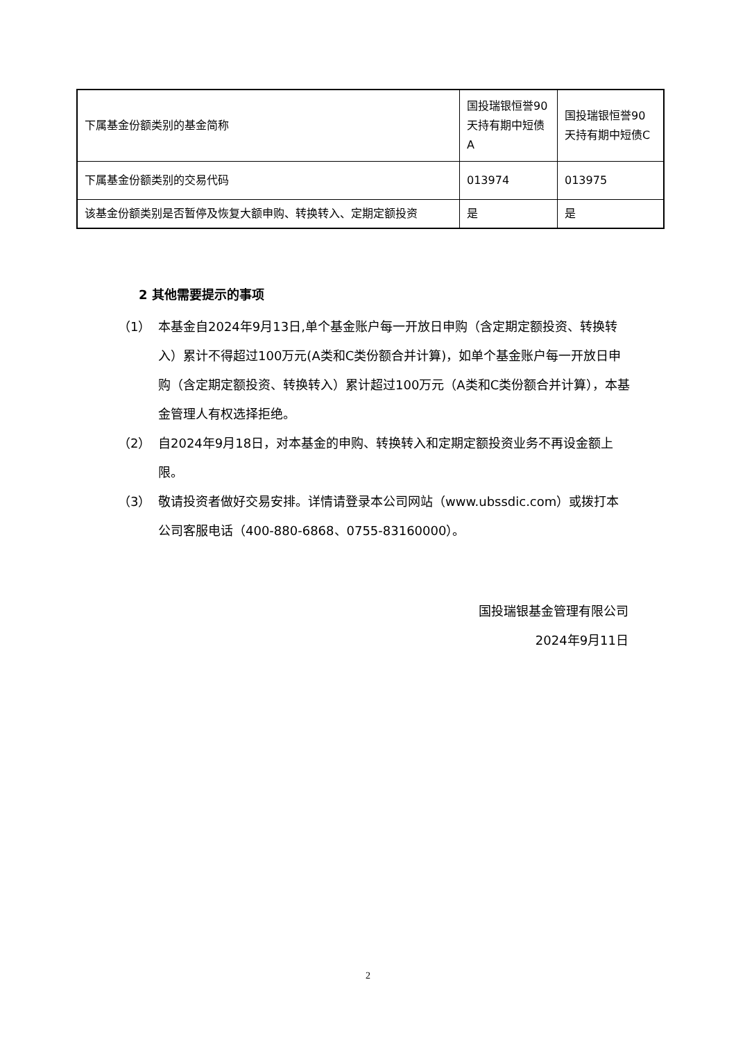| 下属基金份额类别的基金简称 | 国投瑞银恒誉90天持有期中短债A | 国投瑞银恒誉90天持有期中短债C |
| 下属基金份额类别的交易代码 | 013974 | 013975 |
| 该基金份额类别是否暂停及恢复大额申购、转换转入、定期定额投资 | 是 | 是 |
2 其他需要提示的事项
（1） 本基金自2024年9月13日,单个基金账户每一开放日申购（含定期定额投资、转换转入）累计不得超过100万元(A类和C类份额合并计算)，如单个基金账户每一开放日申购（含定期定额投资、转换转入）累计超过100万元（A类和C类份额合并计算），本基金管理人有权选择拒绝。
（2） 自2024年9月18日，对本基金的申购、转换转入和定期定额投资业务不再设金额上限。
（3） 敬请投资者做好交易安排。详情请登录本公司网站（www.ubssdic.com）或拨打本公司客服电话（400-880-6868、0755-83160000）。
国投瑞银基金管理有限公司
2024年9月11日
2